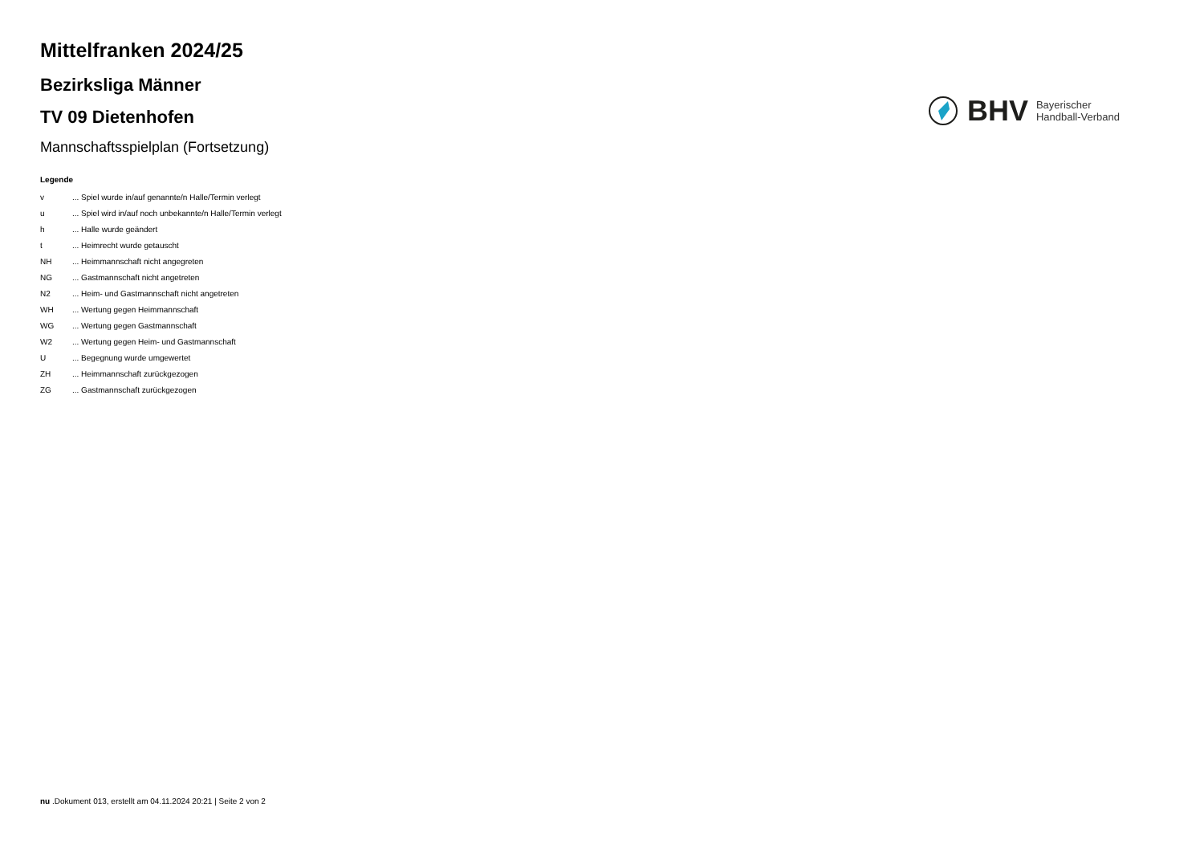Mittelfranken 2024/25
Bezirksliga Männer
TV 09 Dietenhofen
Mannschaftsspielplan (Fortsetzung)
BHV
Bayerischer
Handball-Verband
Legende
| v | ... Spiel wurde in/auf genannte/n Halle/Termin verlegt |
| u | ... Spiel wird in/auf noch unbekannte/n Halle/Termin verlegt |
| h | ... Halle wurde geändert |
| t | ... Heimrecht wurde getauscht |
| NH | ... Heimmannschaft nicht angegreten |
| NG | ... Gastmannschaft nicht angetreten |
| N2 | ... Heim- und Gastmannschaft nicht angetreten |
| WH | ... Wertung gegen Heimmannschaft |
| WG | ... Wertung gegen Gastmannschaft |
| W2 | ... Wertung gegen Heim- und Gastmannschaft |
| U | ... Begegnung wurde umgewertet |
| ZH | ... Heimmannschaft zurückgezogen |
| ZG | ... Gastmannschaft zurückgezogen |
nu .Dokument 013, erstellt am 04.11.2024 20:21 | Seite 2 von 2